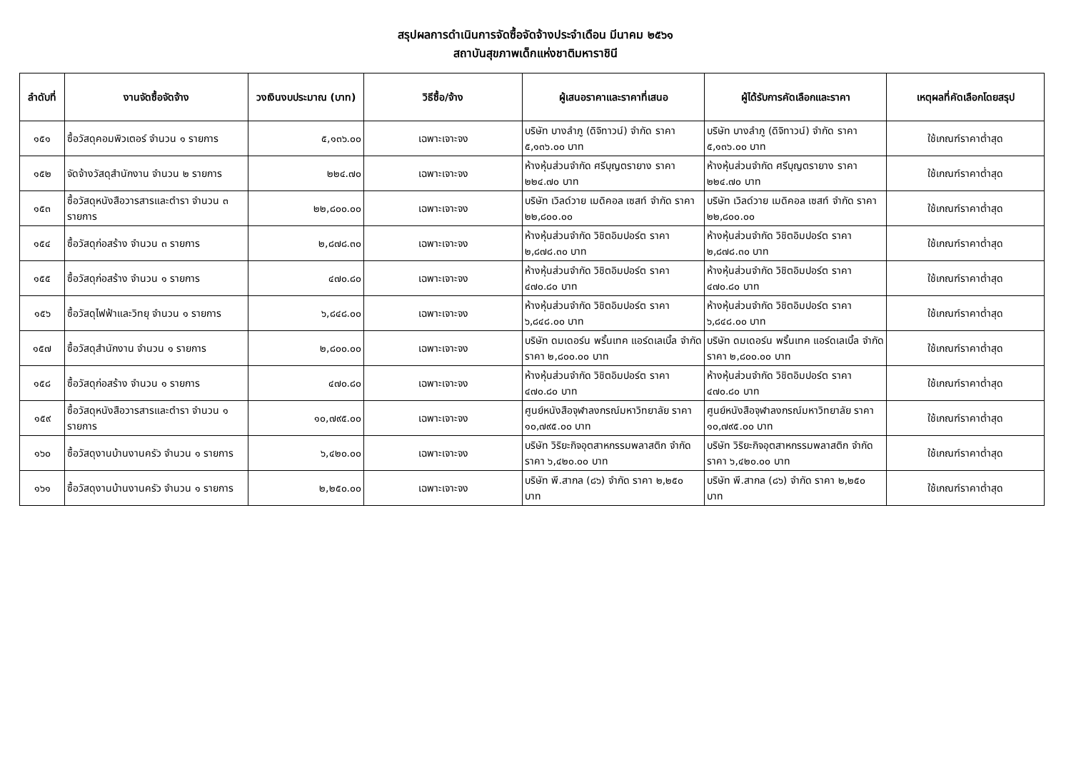สรุปผลการดำเนินการจัดซื้อจัดจ้างประจำเดือน มีนาคม ๒๕๖๑
สถาบันสุขภาพเด็กแห่งชาติมหาราชินี
| ลำดับที่ | งานจัดซื้อจัดจ้าง | วงเงินงบประมาณ (บาท) | วิธีซื้อ/จ้าง | ผู้เสนอราคาและราคาที่เสนอ | ผู้ได้รับการคัดเลือกและราคา | เหตุผลที่คัดเลือกโดยสรุป |
| --- | --- | --- | --- | --- | --- | --- |
| ๑๕๑ | ซื้อวัสดุคอมพิวเตอร์ จำนวน ๑ รายการ | ๕,๑๓๖.๐๐ | เฉพาะเจาะจง | บริษัท บางลำภู (ดิจิทาวน์) จำกัด ราคา ๕,๑๓๖.๐๐ บาท | บริษัท บางลำภู (ดิจิทาวน์) จำกัด ราคา ๕,๑๓๖.๐๐ บาท | ใช้เกณฑ์ราคาต่ำสุด |
| ๑๕๒ | จัดจ้างวัสดุสำนักงาน จำนวน ๒ รายการ | ๒๒๔.๗๐ | เฉพาะเจาะจง | ห้างหุ้นส่วนจำกัด ศรีบุญตรายาง ราคา ๒๒๔.๗๐ บาท | ห้างหุ้นส่วนจำกัด ศรีบุญตรายาง ราคา ๒๒๔.๗๐ บาท | ใช้เกณฑ์ราคาต่ำสุด |
| ๑๕๓ | ซื้อวัสดุหนังสือวารสารและตำรา จำนวน ๓ รายการ | ๒๒,๘๐๐.๐๐ | เฉพาะเจาะจง | บริษัท เวิลด์วาย เมดิคอล เซสท์ จำกัด ราคา ๒๒,๘๐๐.๐๐ | บริษัท เวิลด์วาย เมดิคอล เซสท์ จำกัด ราคา ๒๒,๘๐๐.๐๐ | ใช้เกณฑ์ราคาต่ำสุด |
| ๑๕๔ | ซื้อวัสดุก่อสร้าง จำนวน ๓ รายการ | ๒,๘๗๘.๓๐ | เฉพาะเจาะจง | ห้างหุ้นส่วนจำกัด วิชิตอิมปอร์ต ราคา ๒,๘๗๘.๓๐ บาท | ห้างหุ้นส่วนจำกัด วิชิตอิมปอร์ต ราคา ๒,๘๗๘.๓๐ บาท | ใช้เกณฑ์ราคาต่ำสุด |
| ๑๕๕ | ซื้อวัสดุก่อสร้าง จำนวน ๑ รายการ | ๔๗๐.๘๐ | เฉพาะเจาะจง | ห้างหุ้นส่วนจำกัด วิชิตอิมปอร์ต ราคา ๔๗๐.๘๐ บาท | ห้างหุ้นส่วนจำกัด วิชิตอิมปอร์ต ราคา ๔๗๐.๘๐ บาท | ใช้เกณฑ์ราคาต่ำสุด |
| ๑๕๖ | ซื้อวัสดุไฟฟ้าและวิทยุ จำนวน ๑ รายการ | ๖,๘๔๘.๐๐ | เฉพาะเจาะจง | ห้างหุ้นส่วนจำกัด วิชิตอิมปอร์ต ราคา ๖,๘๔๘.๐๐ บาท | ห้างหุ้นส่วนจำกัด วิชิตอิมปอร์ต ราคา ๖,๘๔๘.๐๐ บาท | ใช้เกณฑ์ราคาต่ำสุด |
| ๑๕๗ | ซื้อวัสดุสำนักงาน จำนวน ๑ รายการ | ๒,๘๐๐.๐๐ | เฉพาะเจาะจง | บริษัท ดมเดอร์น พริ้นเทค แอร์ดเลเบิ้ล จำกัด ราคา ๒,๘๐๐.๐๐ บาท | บริษัท ดมเดอร์น พริ้นเทค แอร์ดเลเบิ้ล จำกัด ราคา ๒,๘๐๐.๐๐ บาท | ใช้เกณฑ์ราคาต่ำสุด |
| ๑๕๘ | ซื้อวัสดุก่อสร้าง จำนวน ๑ รายการ | ๔๗๐.๘๐ | เฉพาะเจาะจง | ห้างหุ้นส่วนจำกัด วิชิตอิมปอร์ต ราคา ๔๗๐.๘๐ บาท | ห้างหุ้นส่วนจำกัด วิชิตอิมปอร์ต ราคา ๔๗๐.๘๐ บาท | ใช้เกณฑ์ราคาต่ำสุด |
| ๑๕๙ | ซื้อวัสดุหนังสือวารสารและตำรา จำนวน ๑ รายการ | ๑๐,๗๙๕.๐๐ | เฉพาะเจาะจง | ศูนย์หนังสือจุฬาลงกรณ์มหาวิทยาลัย ราคา ๑๐,๗๙๕.๐๐ บาท | ศูนย์หนังสือจุฬาลงกรณ์มหาวิทยาลัย ราคา ๑๐,๗๙๕.๐๐ บาท | ใช้เกณฑ์ราคาต่ำสุด |
| ๑๖๐ | ซื้อวัสดุงานบ้านงานครัว จำนวน ๑ รายการ | ๖,๔๒๐.๐๐ | เฉพาะเจาะจง | บริษัท วิริยะกิจอุตสาหกรรมพลาสติก จำกัด ราคา ๖,๔๒๐.๐๐ บาท | บริษัท วิริยะกิจอุตสาหกรรมพลาสติก จำกัด ราคา ๖,๔๒๐.๐๐ บาท | ใช้เกณฑ์ราคาต่ำสุด |
| ๑๖๑ | ซื้อวัสดุงานบ้านงานครัว จำนวน ๑ รายการ | ๒,๒๕๐.๐๐ | เฉพาะเจาะจง | บริษัท พี.สากล (๘๖) จำกัด ราคา ๒,๒๕๐ บาท | บริษัท พี.สากล (๘๖) จำกัด ราคา ๒,๒๕๐ บาท | ใช้เกณฑ์ราคาต่ำสุด |